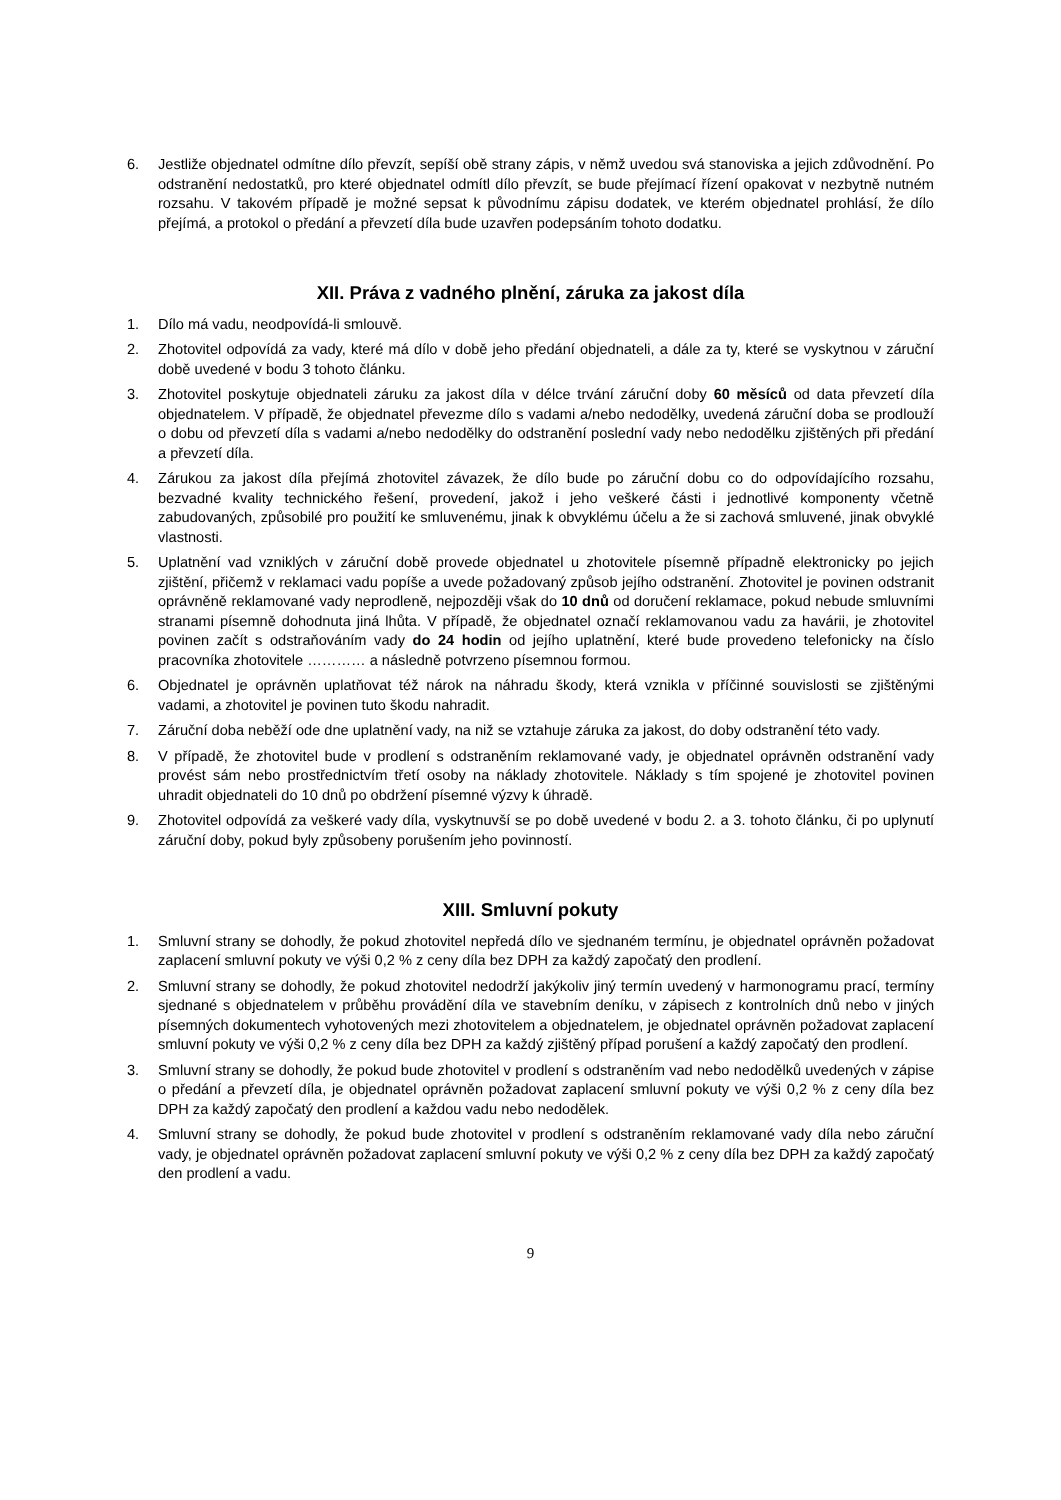6. Jestliže objednatel odmítne dílo převzít, sepíší obě strany zápis, v němž uvedou svá stanoviska a jejich zdůvodnění. Po odstranění nedostatků, pro které objednatel odmítl dílo převzít, se bude přejímací řízení opakovat v nezbytně nutném rozsahu. V takovém případě je možné sepsat k původnímu zápisu dodatek, ve kterém objednatel prohlásí, že dílo přejímá, a protokol o předání a převzetí díla bude uzavřen podepsáním tohoto dodatku.
XII. Práva z vadného plnění, záruka za jakost díla
1. Dílo má vadu, neodpovídá-li smlouvě.
2. Zhotovitel odpovídá za vady, které má dílo v době jeho předání objednateli, a dále za ty, které se vyskytnou v záruční době uvedené v bodu 3 tohoto článku.
3. Zhotovitel poskytuje objednateli záruku za jakost díla v délce trvání záruční doby 60 měsíců od data převzetí díla objednatelem. V případě, že objednatel převezme dílo s vadami a/nebo nedodělky, uvedená záruční doba se prodlouží o dobu od převzetí díla s vadami a/nebo nedodělky do odstranění poslední vady nebo nedodělku zjištěných při předání a převzetí díla.
4. Zárukou za jakost díla přejímá zhotovitel závazek, že dílo bude po záruční dobu co do odpovídajícího rozsahu, bezvadné kvality technického řešení, provedení, jakož i jeho veškeré části i jednotlivé komponenty včetně zabudovaných, způsobilé pro použití ke smluvenému, jinak k obvyklému účelu a že si zachová smluvené, jinak obvyklé vlastnosti.
5. Uplatnění vad vzniklých v záruční době provede objednatel u zhotovitele písemně případně elektronicky po jejich zjištění, přičemž v reklamaci vadu popíše a uvede požadovaný způsob jejího odstranění. Zhotovitel je povinen odstranit oprávněně reklamované vady neprodleně, nejpozději však do 10 dnů od doručení reklamace, pokud nebude smluvními stranami písemně dohodnuta jiná lhůta. V případě, že objednatel označí reklamovanou vadu za havárii, je zhotovitel povinen začít s odstraňováním vady do 24 hodin od jejího uplatnění, které bude provedeno telefonicky na číslo pracovníka zhotovitele ………… a následně potvrzeno písemnou formou.
6. Objednatel je oprávněn uplatňovat též nárok na náhradu škody, která vznikla v příčinné souvislosti se zjištěnými vadami, a zhotovitel je povinen tuto škodu nahradit.
7. Záruční doba neběží ode dne uplatnění vady, na niž se vztahuje záruka za jakost, do doby odstranění této vady.
8. V případě, že zhotovitel bude v prodlení s odstraněním reklamované vady, je objednatel oprávněn odstranění vady provést sám nebo prostřednictvím třetí osoby na náklady zhotovitele. Náklady s tím spojené je zhotovitel povinen uhradit objednateli do 10 dnů po obdržení písemné výzvy k úhradě.
9. Zhotovitel odpovídá za veškeré vady díla, vyskytnuvší se po době uvedené v bodu 2. a 3. tohoto článku, či po uplynutí záruční doby, pokud byly způsobeny porušením jeho povinností.
XIII. Smluvní pokuty
1. Smluvní strany se dohodly, že pokud zhotovitel nepředá dílo ve sjednaném termínu, je objednatel oprávněn požadovat zaplacení smluvní pokuty ve výši 0,2 % z ceny díla bez DPH za každý započatý den prodlení.
2. Smluvní strany se dohodly, že pokud zhotovitel nedodrží jakýkoliv jiný termín uvedený v harmonogramu prací, termíny sjednané s objednatelem v průběhu provádění díla ve stavebním deníku, v zápisech z kontrolních dnů nebo v jiných písemných dokumentech vyhotovených mezi zhotovitelem a objednatelem, je objednatel oprávněn požadovat zaplacení smluvní pokuty ve výši 0,2 % z ceny díla bez DPH za každý zjištěný případ porušení a každý započatý den prodlení.
3. Smluvní strany se dohodly, že pokud bude zhotovitel v prodlení s odstraněním vad nebo nedodělků uvedených v zápise o předání a převzetí díla, je objednatel oprávněn požadovat zaplacení smluvní pokuty ve výši 0,2 % z ceny díla bez DPH za každý započatý den prodlení a každou vadu nebo nedodělek.
4. Smluvní strany se dohodly, že pokud bude zhotovitel v prodlení s odstraněním reklamované vady díla nebo záruční vady, je objednatel oprávněn požadovat zaplacení smluvní pokuty ve výši 0,2 % z ceny díla bez DPH za každý započatý den prodlení a vadu.
9